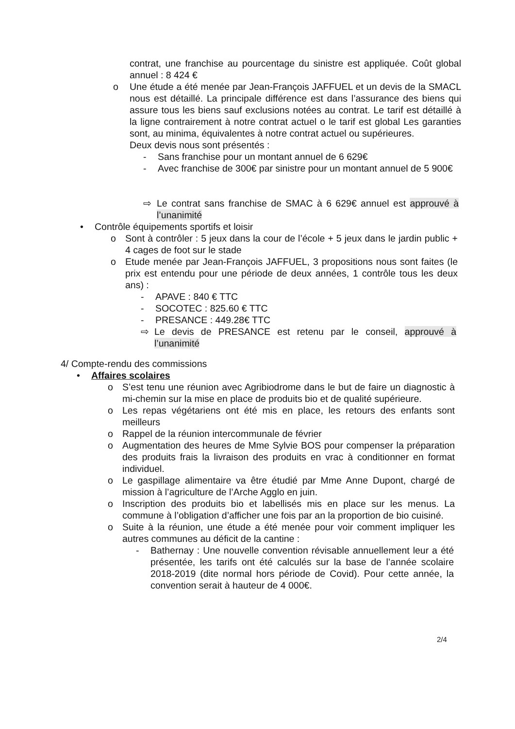contrat, une franchise au pourcentage du sinistre est appliquée. Coût global annuel : 8 424 €
o Une étude a été menée par Jean-François JAFFUEL et un devis de la SMACL nous est détaillé. La principale différence est dans l’assurance des biens qui assure tous les biens sauf exclusions notées au contrat. Le tarif est détaillé à la ligne contrairement à notre contrat actuel o le tarif est global Les garanties sont, au minima, équivalentes à notre contrat actuel ou supérieures.
Deux devis nous sont présentés :
- Sans franchise pour un montant annuel de 6 629€
- Avec franchise de 300€ par sinistre pour un montant annuel de 5 900€
⇨ Le contrat sans franchise de SMAC à 6 629€ annuel est approuvé à l’unanimité
• Contrôle équipements sportifs et loisir
o Sont à contrôler : 5 jeux dans la cour de l’école + 5 jeux dans le jardin public + 4 cages de foot sur le stade
o Etude menée par Jean-François JAFFUEL, 3 propositions nous sont faites (le prix est entendu pour une période de deux années, 1 contrôle tous les deux ans) :
- APAVE : 840 € TTC
- SOCOTEC : 825.60 € TTC
- PRESANCE : 449.28€ TTC
⇨ Le devis de PRESANCE est retenu par le conseil, approuvé à l’unanimité
4/ Compte-rendu des commissions
• Affaires scolaires
o S’est tenu une réunion avec Agribiodrome dans le but de faire un diagnostic à mi-chemin sur la mise en place de produits bio et de qualité supérieure.
o Les repas végétariens ont été mis en place, les retours des enfants sont meilleurs
o Rappel de la réunion intercommunale de février
o Augmentation des heures de Mme Sylvie BOS pour compenser la préparation des produits frais la livraison des produits en vrac à conditionner en format individuel.
o Le gaspillage alimentaire va être étudié par Mme Anne Dupont, chargé de mission à l’agriculture de l’Arche Agglo en juin.
o Inscription des produits bio et labellisés mis en place sur les menus. La commune à l’obligation d’afficher une fois par an la proportion de bio cuisiné.
o Suite à la réunion, une étude a été menée pour voir comment impliquer les autres communes au déficit de la cantine :
- Bathernay : Une nouvelle convention révisable annuellement leur a été présentée, les tarifs ont été calculés sur la base de l’année scolaire 2018-2019 (dite normal hors période de Covid). Pour cette année, la convention serait à hauteur de 4 000€.
2/4